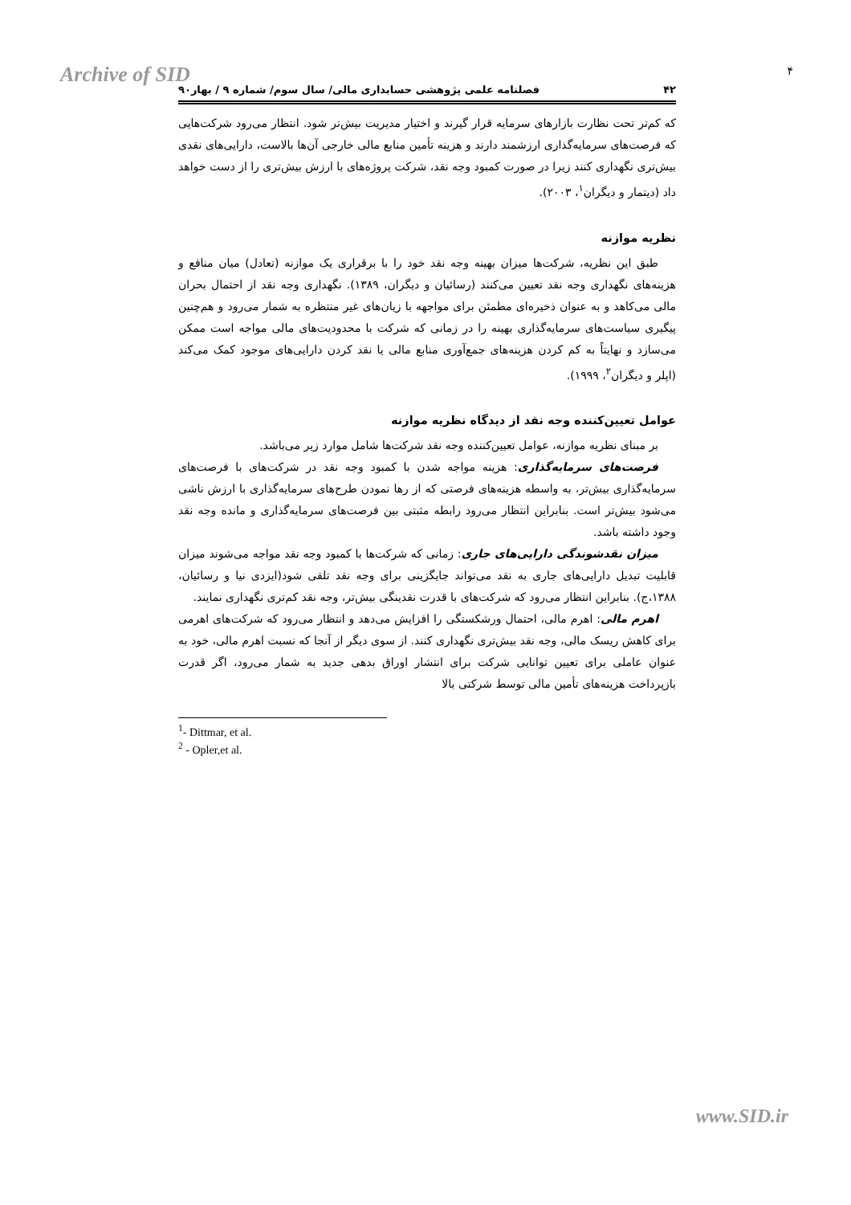Archive of SID ۴
۴۲ فصلنامه علمی پژوهشی حسابداری مالی/ سال سوم/ شماره ۹ / بهار۹۰
که کم‌تر تحت نظارت بازارهای سرمایه قرار گیرند و اختیار مدیریت بیش‌تر شود. انتظار می‌رود شرکت‌هایی که فرصت‌های سرمایه‌گذاری ارزشمند دارند و هزینه تأمین منابع مالی خارجی آن‌ها بالاست، دارایی‌های نقدی بیش‌تری نگهداری کنند زیرا در صورت کمبود وجه نقد، شرکت پروژه‌های با ارزش بیش‌تری را از دست خواهد داد (دیتمار و دیگران<sup>۱</sup>، ۲۰۰۳).
نظریه موازنه
طبق این نظریه، شرکت‌ها میزان بهینه وجه نقد خود را با برقراری یک موازنه (تعادل) میان منافع و هزینه‌های نگهداری وجه نقد تعیین می‌کنند (رسائیان و دیگران، ۱۳۸۹). نگهداری وجه نقد از احتمال بحران مالی می‌کاهد و به عنوان ذخیره‌ای مطمئن برای مواجهه با زیان‌های غیر منتظره به شمار می‌رود و هم‌چنین پیگیری سیاست‌های سرمایه‌گذاری بهینه را در زمانی که شرکت با محدودیت‌های مالی مواجه است ممکن می‌سازد و نهایتاً به کم کردن هزینه‌های جمع‌آوری منابع مالی یا نقد کردن دارایی‌های موجود کمک می‌کند (اپلر و دیگران<sup>۲</sup>، ۱۹۹۹).
عوامل تعیین‌کننده وجه نقد از دیدگاه نظریه موازنه
بر مبنای نظریه موازنه، عوامل تعیین‌کننده وجه نقد شرکت‌ها شامل موارد زیر می‌باشد.
فرصت‌های سرمایه‌گذاری: هزینه مواجه شدن با کمبود وجه نقد در شرکت‌های با فرصت‌های سرمایه‌گذاری بیش‌تر، به واسطه هزینه‌های فرصتی که از رها نمودن طرح‌های سرمایه‌گذاری با ارزش ناشی می‌شود بیش‌تر است. بنابراین انتظار می‌رود رابطه مثبتی بین فرصت‌های سرمایه‌گذاری و مانده وجه نقد وجود داشته باشد.
میزان نقدشوندگی دارایی‌های جاری: زمانی که شرکت‌ها با کمبود وجه نقد مواجه می‌شوند میزان قابلیت تبدیل دارایی‌های جاری به نقد می‌تواند جایگزینی برای وجه نقد تلقی شود(ایزدی نیا و رسائیان، ۱۳۸۸،ج). بنابراین انتظار می‌رود که شرکت‌های با قدرت نقدینگی بیش‌تر، وجه نقد کم‌تری نگهداری نمایند.
اهرم مالی: اهرم مالی، احتمال ورشکستگی را افزایش می‌دهد و انتظار می‌رود که شرکت‌های اهرمی برای کاهش ریسک مالی، وجه نقد بیش‌تری نگهداری کنند. از سوی دیگر از آنجا که نسبت اهرم مالی، خود به عنوان عاملی برای تعیین توانایی شرکت برای انتشار اوراق بدهی جدید به شمار می‌رود، اگر قدرت بازپرداخت هزینه‌های تأمین مالی توسط شرکتی بالا
<sup>1</sup>- Dittmar, et al.
<sup>2</sup> - Opler,et al.
www.SID.ir